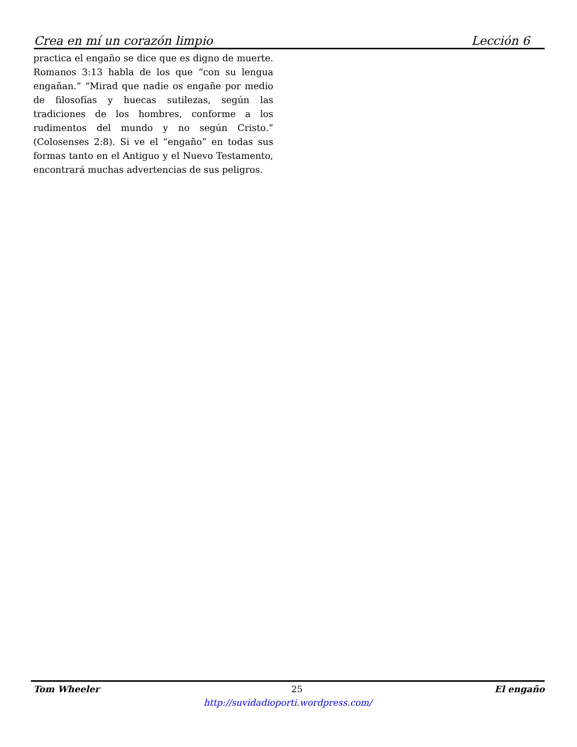Crea en mí un corazón limpio Lección 6
practica el engaño se dice que es digno de muerte. Romanos 3:13 habla de los que “con su lengua engañan.” “Mirad que nadie os engañe por medio de filosofías y huecas sutilezas, según las tradiciones de los hombres, conforme a los rudimentos del mundo y no según Cristo.” (Colosenses 2:8). Si ve el “engaño” en todas sus formas tanto en el Antiguo y el Nuevo Testamento, encontrará muchas advertencias de sus peligros.
Tom Wheeler 25 El engaño
http://suvidadioporti.wordpress.com/